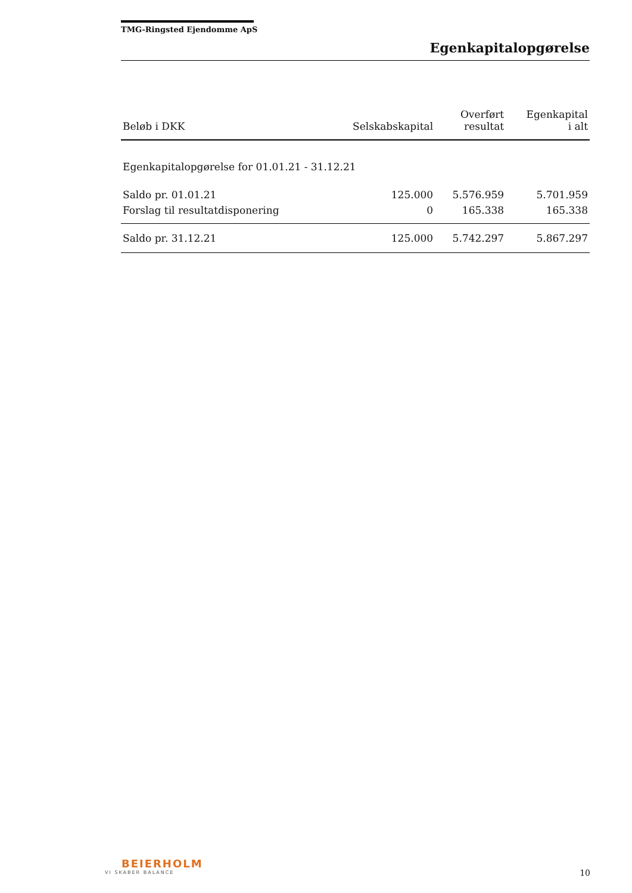TMG-Ringsted Ejendomme ApS
Egenkapitalopgørelse
| Beløb i DKK | Selskabskapital | Overført resultat | Egenkapital i alt |
| --- | --- | --- | --- |
| Egenkapitalopgørelse for 01.01.21 - 31.12.21 | | | |
| Saldo pr. 01.01.21 | 125.000 | 5.576.959 | 5.701.959 |
| Forslag til resultatdisponering | 0 | 165.338 | 165.338 |
| Saldo pr. 31.12.21 | 125.000 | 5.742.297 | 5.867.297 |
BEIERHOLM
VI SKABER BALANCE
10